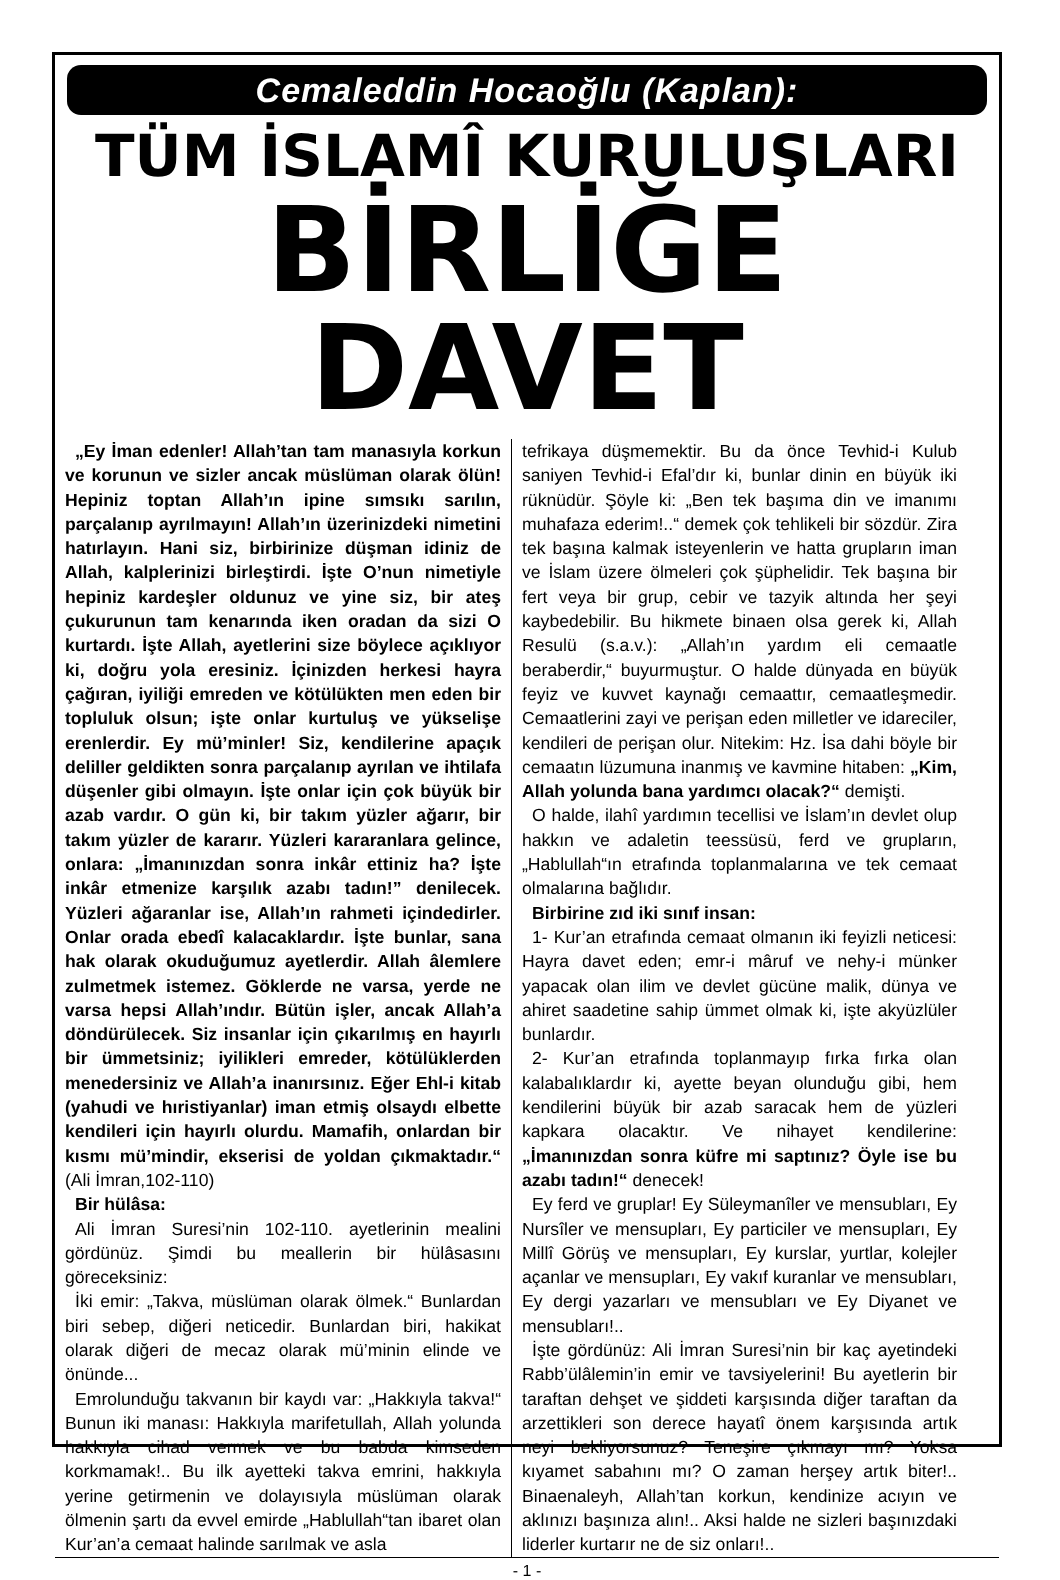Cemaleddin Hocaoğlu (Kaplan):
TÜM İSLAMÎ KURULUŞLARI
BİRLİĞE DAVET
„Ey İman edenler! Allah’tan tam manasıyla korkun ve korunun ve sizler ancak müslüman olarak ölün! Hepiniz toptan Allah’ın ipine sımsıkı sarılın, parçalanıp ayrılmayın! Allah’ın üzerinizdeki nimetini hatırlayın. Hani siz, birbirinize düşman idiniz de Allah, kalplerinizi birleştirdi. İşte O’nun nimetiyle hepiniz kardeşler oldunuz ve yine siz, bir ateş çukurunun tam kenarında iken oradan da sizi O kurtardı. İşte Allah, ayetlerini size böylece açıklıyor ki, doğru yola eresiniz. İçinizden herkesi hayra çağıran, iyiliği emreden ve kötülükten men eden bir topluluk olsun; işte onlar kurtuluş ve yükselişe erenlerdir. Ey mü’minler! Siz, kendilerine apaçık deliller geldikten sonra parçalanıp ayrılan ve ihtilafa düşenler gibi olmayın. İşte onlar için çok büyük bir azab vardır. O gün ki, bir takım yüzler ağarır, bir takım yüzler de kararır. Yüzleri kararanlara gelince, onlara: „İmanınızdan sonra inkâr ettiniz ha? İşte inkâr etmenize karşılık azabı tadın!” denilecek. Yüzleri ağaranlar ise, Allah’ın rahmeti içindedirler. Onlar orada ebedî kalacaklardır. İşte bunlar, sana hak olarak okuduğumuz ayetlerdir. Allah âlemlere zulmetmek istemez. Göklerde ne varsa, yerde ne varsa hepsi Allah’ındır. Bütün işler, ancak Allah’a döndürülecek. Siz insanlar için çıkarılmış en hayırlı bir ümmetsiniz; iyilikleri emreder, kötülüklerden menedersiniz ve Allah’a inanırsınız. Eğer Ehl-i kitab (yahudi ve hıristiyanlar) iman etmiş olsaydı elbette kendileri için hayırlı olurdu. Mamafih, onlardan bir kısmı mü’mindir, ekserisi de yoldan çıkmaktadır.“ (Ali İmran,102-110)
Bir hülâsa:
Ali İmran Suresi’nin 102-110. ayetlerinin mealini gördünüz. Şimdi bu meallerin bir hülâsasını göreceksiniz:
İki emir: „Takva, müslüman olarak ölmek.“ Bunlardan biri sebep, diğeri neticedir. Bunlardan biri, hakikat olarak diğeri de mecaz olarak mü’minin elinde ve önünde...
Emrolunduğu takvanın bir kaydı var: „Hakkıyla takva!“ Bunun iki manası: Hakkıyla marifetullah, Allah yolunda hakkıyla cihad vermek ve bu babda kimseden korkmamak!.. Bu ilk ayetteki takva emrini, hakkıyla yerine getirmenin ve dolayısıyla müslüman olarak ölmenin şartı da evvel emirde „Hablullah“tan ibaret olan Kur’an’a cemaat halinde sarılmak ve asla
tefrikaya düşmemektir. Bu da önce Tevhid-i Kulub saniyen Tevhid-i Efal’dır ki, bunlar dinin en büyük iki rüknüdür. Şöyle ki: „Ben tek başıma din ve imanımı muhafaza ederim!..“ demek çok tehlikeli bir sözdür. Zira tek başına kalmak isteyenlerin ve hatta grupların iman ve İslam üzere ölmeleri çok şüphelidir. Tek başına bir fert veya bir grup, cebir ve tazyik altında her şeyi kaybedebilir. Bu hikmete binaen olsa gerek ki, Allah Resulü (s.a.v.): „Allah’ın yardım eli cemaatle beraberdir,“ buyurmuştur. O halde dünyada en büyük feyiz ve kuvvet kaynağı cemaattır, cemaatleşmedir. Cemaatlerini zayi ve perişan eden milletler ve idareciler, kendileri de perişan olur. Nitekim: Hz. İsa dahi böyle bir cemaatın lüzumuna inanmış ve kavmine hitaben: „Kim, Allah yolunda bana yardımcı olacak?“ demişti.
O halde, ilahî yardımın tecellisi ve İslam’ın devlet olup hakkın ve adaletin teessüsü, ferd ve grupların, „Hablullah“ın etrafında toplanmalarına ve tek cemaat olmalarına bağlıdır.
Birbirine zıd iki sınıf insan:
1- Kur’an etrafında cemaat olmanın iki feyizli neticesi: Hayra davet eden; emr-i mâruf ve nehy-i münker yapacak olan ilim ve devlet gücüne malik, dünya ve ahiret saadetine sahip ümmet olmak ki, işte akyüzlüler bunlardır.
2- Kur’an etrafında toplanmayıp fırka fırka olan kalabalıklardır ki, ayette beyan olunduğu gibi, hem kendilerini büyük bir azab saracak hem de yüzleri kapkara olacaktır. Ve nihayet kendilerine: „İmanınızdan sonra küfre mi saptınız? Öyle ise bu azabı tadın!“ denecek!
Ey ferd ve gruplar! Ey Süleymanîler ve mensubları, Ey Nursîler ve mensupları, Ey particiler ve mensupları, Ey Millî Görüş ve mensupları, Ey kurslar, yurtlar, kolejler açanlar ve mensupları, Ey vakıf kuranlar ve mensubları, Ey dergi yazarları ve mensubları ve Ey Diyanet ve mensubları!..
İşte gördünüz: Ali İmran Suresi’nin bir kaç ayetindeki Rabb’ülâlemin’in emir ve tavsiyelerini! Bu ayetlerin bir taraftan dehşet ve şiddeti karşısında diğer taraftan da arzettikleri son derece hayatî önem karşısında artık neyi bekliyorsunuz? Teneşire çıkmayı mı? Yoksa kıyamet sabahını mı? O zaman herşey artık biter!.. Binaenaleyh, Allah’tan korkun, kendinize acıyın ve aklınızı başınıza alın!.. Aksi halde ne sizleri başınızdaki liderler kurtarır ne de siz onları!..
- 1 -